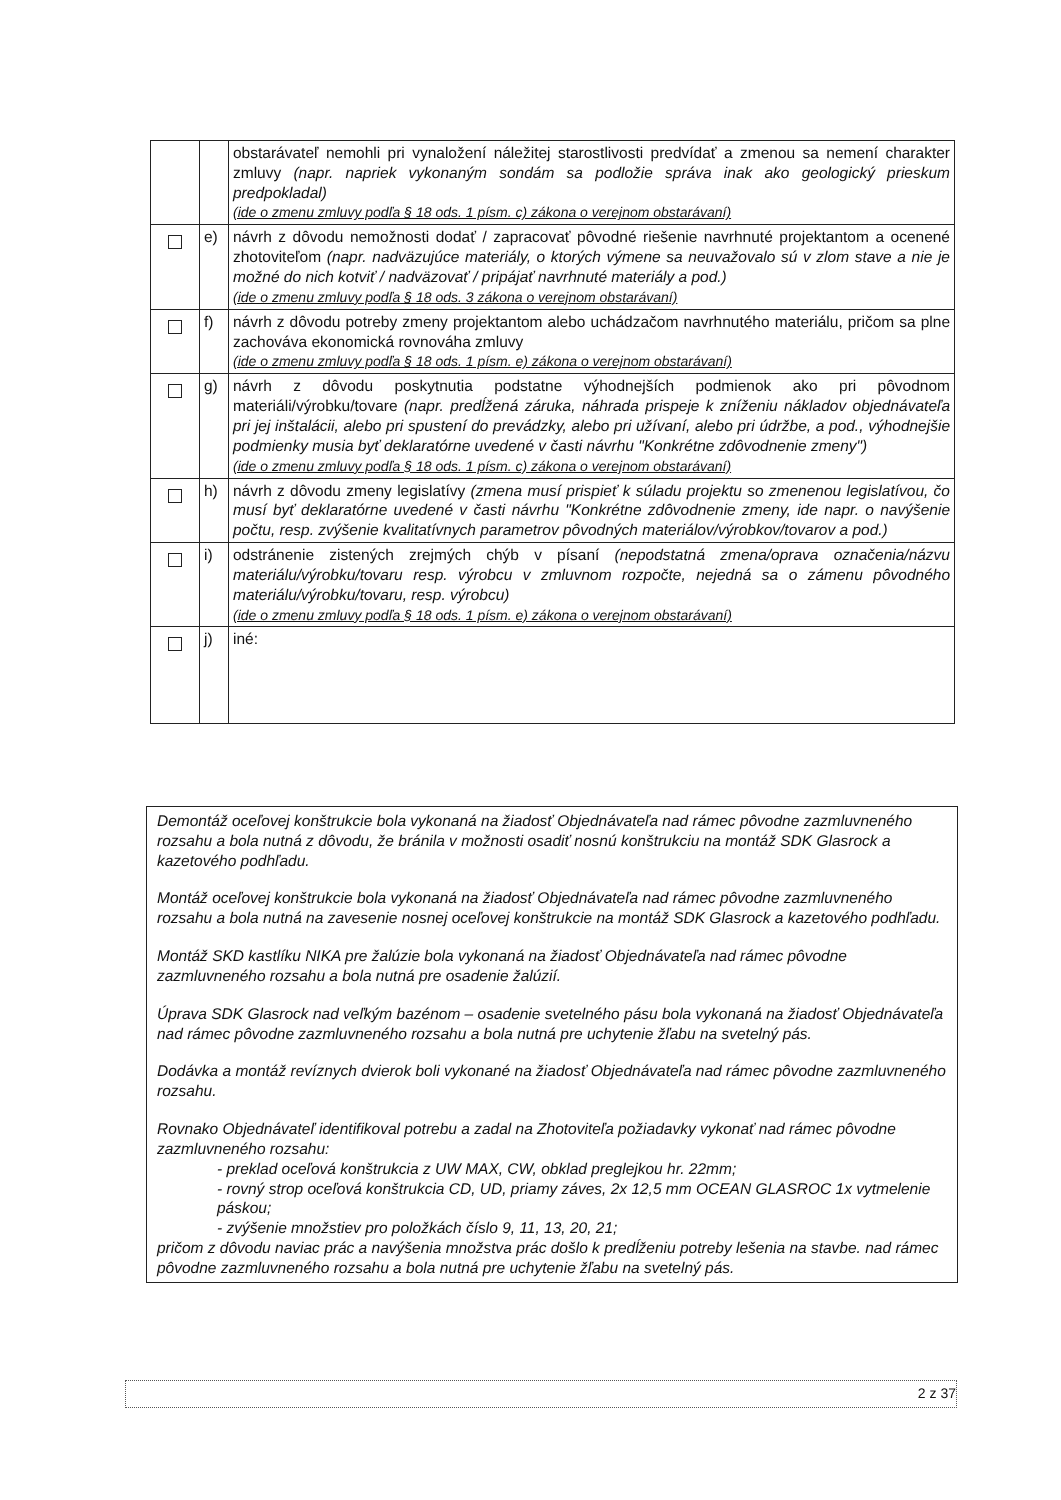| | | obstarávateľ nemohli pri vynaložení náležitej starostlivosti predvídať a zmenou sa nemení charakter zmluvy (napr. napriek vykonaným sondám sa podložie správa inak ako geologický prieskum predpokladal) (ide o zmenu zmluvy podľa § 18 ods. 1 písm. c) zákona o verejnom obstarávaní) |
| | e) | návrh z dôvodu nemožnosti dodať / zapracovať pôvodné riešenie navrhnuté projektantom a ocenené zhotoviteľom (napr. nadväzujúce materiály, o ktorých výmene sa neuvažovalo sú v zlom stave a nie je možné do nich kotviť / nadväzovať / pripájať navrhnuté materiály a pod.) (ide o zmenu zmluvy podľa § 18 ods. 3 zákona o verejnom obstarávaní) |
| | f) | návrh z dôvodu potreby zmeny projektantom alebo uchádzačom navrhnutého materiálu, pričom sa plne zachováva ekonomická rovnováha zmluvy (ide o zmenu zmluvy podľa § 18 ods. 1 písm. e) zákona o verejnom obstarávaní) |
| | g) | návrh z dôvodu poskytnutia podstatne výhodnejších podmienok ako pri pôvodnom materiáli/výrobku/tovare (napr. predĺžená záruka, náhrada prispeje k zníženiu nákladov objednávateľa pri jej inštalácii, alebo pri spustení do prevádzky, alebo pri užívaní, alebo pri údržbe, a pod., výhodnejšie podmienky musia byť deklaratórne uvedené v časti návrhu "Konkrétne zdôvodnenie zmeny") (ide o zmenu zmluvy podľa § 18 ods. 1 písm. c) zákona o verejnom obstarávaní) |
| | h) | návrh z dôvodu zmeny legislatívy (zmena musí prispieť k súladu projektu so zmenenou legislatívou, čo musí byť deklaratórne uvedené v časti návrhu "Konkrétne zdôvodnenie zmeny, ide napr. o navýšenie počtu, resp. zvýšenie kvalitatívnych parametrov pôvodných materiálov/výrobkov/tovarov a pod.) |
| | i) | odstránenie zistených zrejmých chýb v písaní (nepodstatná zmena/oprava označenia/názvu materiálu/výrobku/tovaru resp. výrobcu v zmluvnom rozpočte, nejedná sa o zámenu pôvodného materiálu/výrobku/tovaru, resp. výrobcu) (ide o zmenu zmluvy podľa § 18 ods. 1 písm. e) zákona o verejnom obstarávaní) |
| | j) | iné: |
Demontáž oceľovej konštrukcie bola vykonaná na žiadosť Objednávateľa nad rámec pôvodne zazmluvneného rozsahu a bola nutná z dôvodu, že bránila v možnosti osadiť nosnú konštrukciu na montáž SDK Glasrock a kazetového podhľadu.
Montáž oceľovej konštrukcie bola vykonaná na žiadosť Objednávateľa nad rámec pôvodne zazmluvneného rozsahu a bola nutná na zavesenie nosnej oceľovej konštrukcie na montáž SDK Glasrock a kazetového podhľadu.
Montáž SKD kastlíku NIKA pre žalúzie bola vykonaná na žiadosť Objednávateľa nad rámec pôvodne zazmluvneného rozsahu a bola nutná pre osadenie žalúzií.
Úprava SDK Glasrock nad veľkým bazénom – osadenie svetelného pásu bola vykonaná na žiadosť Objednávateľa nad rámec pôvodne zazmluvneného rozsahu a bola nutná pre uchytenie žľabu na svetelný pás.
Dodávka a montáž revíznych dvierok boli vykonané na žiadosť Objednávateľa nad rámec pôvodne zazmluvneného rozsahu.
Rovnako Objednávateľ identifikoval potrebu a zadal na Zhotoviteľa požiadavky vykonať nad rámec pôvodne zazmluvneného rozsahu:
- preklad oceľová konštrukcia z UW MAX, CW, obklad preglejkou hr. 22mm;
- rovný strop oceľová konštrukcia CD, UD, priamy záves, 2x 12,5 mm OCEAN GLASROC 1x vytmelenie páskou;
- zvýšenie množstiev pro položkách číslo 9, 11, 13, 20, 21;
pričom z dôvodu naviac prác a navýšenia množstva prác došlo k predĺženiu potreby lešenia na stavbe. nad rámec pôvodne zazmluvneného rozsahu a bola nutná pre uchytenie žľabu na svetelný pás.
2 z 37